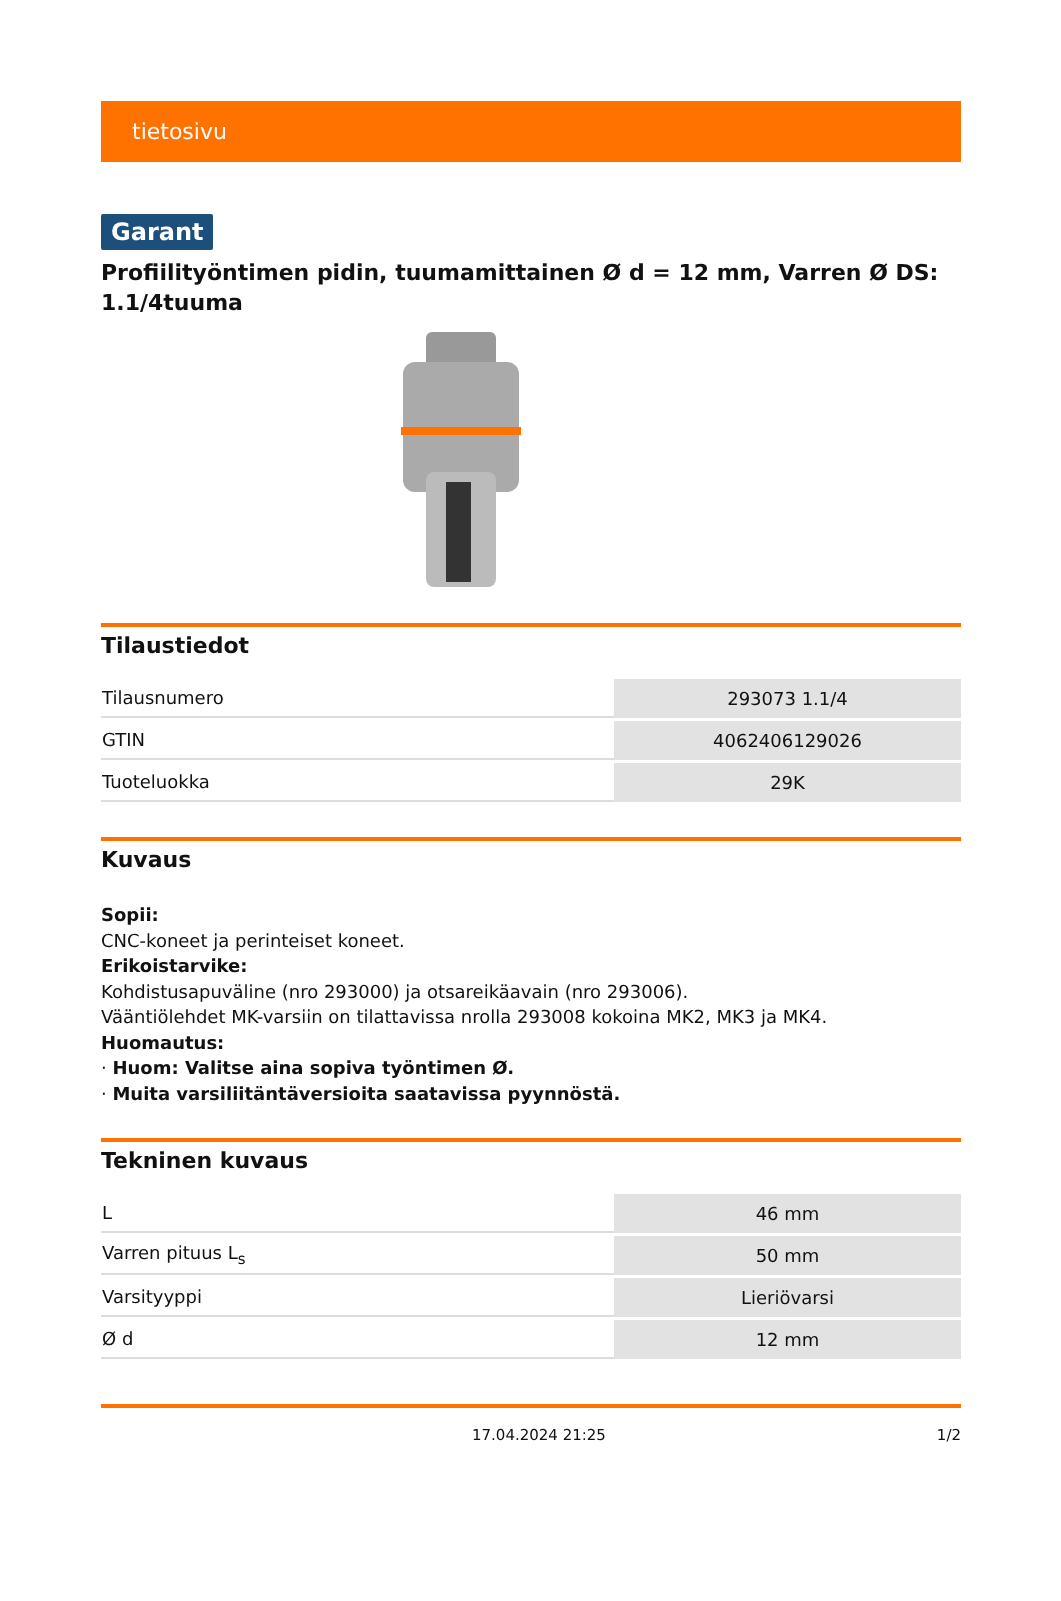tietosivu
Garant
Profiilityöntimen pidin, tuumamittainen Ø d = 12 mm, Varren Ø DS: 1.1/4tuuma
Tilaustiedot
| Tilausnumero | 293073 1.1/4 |
| GTIN | 4062406129026 |
| Tuoteluokka | 29K |
Kuvaus
Sopii:
CNC-koneet ja perinteiset koneet.
Erikoistarvike:
Kohdistusapuväline (nro 293000) ja otsareikäavain (nro 293006).
Vääntiölehdet MK-varsiin on tilattavissa nrolla 293008 kokoina MK2, MK3 ja MK4.
Huomautus:
· Huom: Valitse aina sopiva työntimen Ø.
· Muita varsiliitäntäversioita saatavissa pyynnöstä.
Tekninen kuvaus
| L | 46 mm |
| Varren pituus L<sub>s</sub> | 50 mm |
| Varsityyppi | Lieriövarsi |
| Ø d | 12 mm |
17.04.2024 21:25 1/2